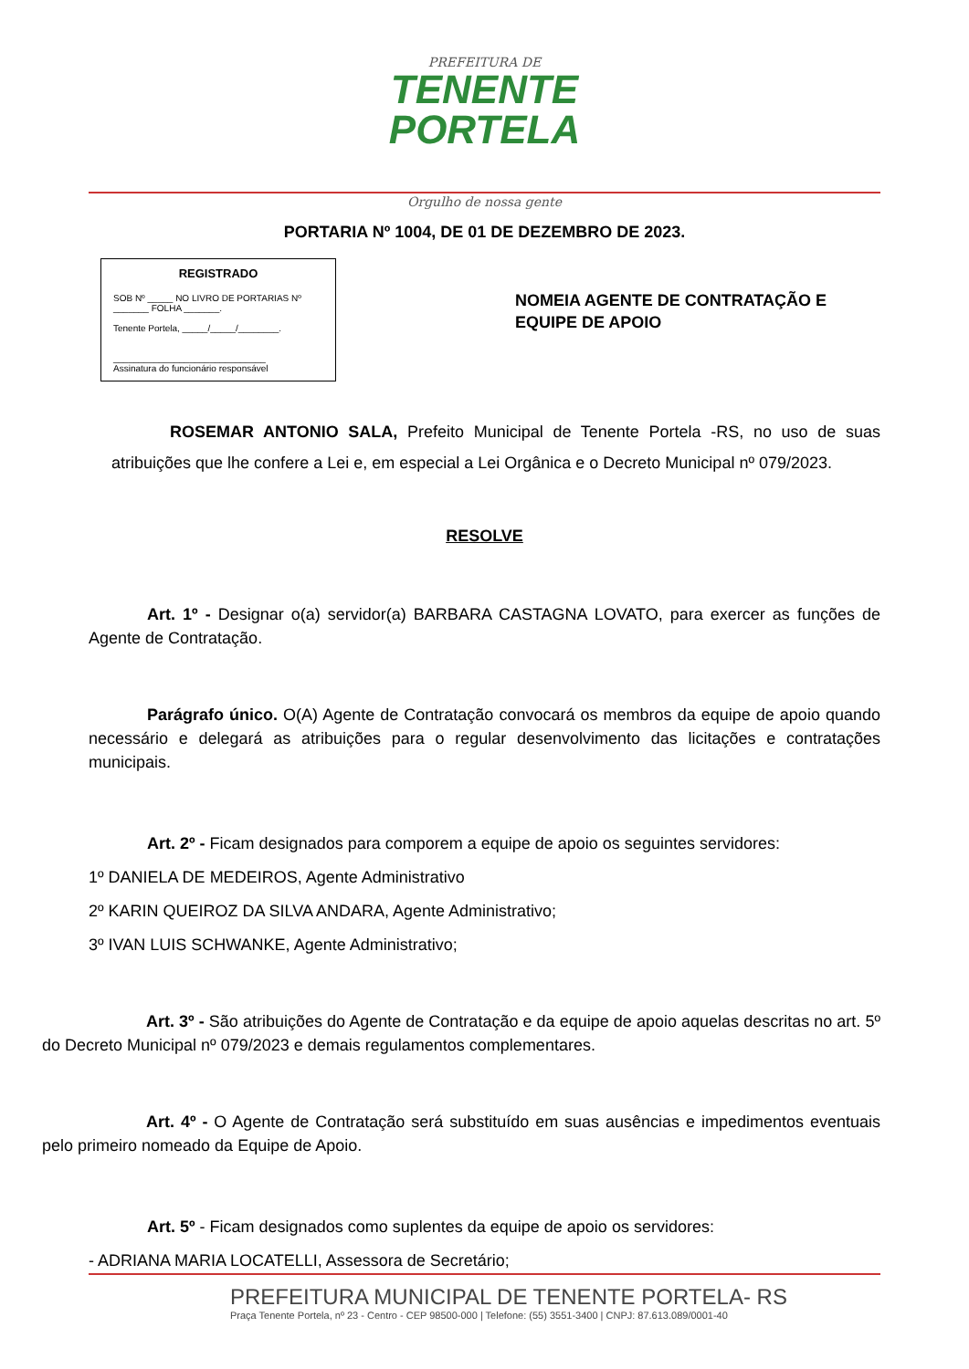PREFEITURA DE
TENENTE
PORTELA
Orgulho de nossa gente
PORTARIA Nº 1004, DE 01 DE DEZEMBRO DE 2023.
REGISTRADO
SOB Nº _____ NO LIVRO DE PORTARIAS Nº _______ FOLHA _______.
Tenente Portela, _____/_____/________.
______________________________
Assinatura do funcionário responsável
NOMEIA AGENTE DE CONTRATAÇÃO E EQUIPE DE APOIO
ROSEMAR ANTONIO SALA, Prefeito Municipal de Tenente Portela -RS, no uso de suas atribuições que lhe confere a Lei e, em especial a Lei Orgânica e o Decreto Municipal nº 079/2023.
RESOLVE
Art. 1º - Designar o(a) servidor(a) BARBARA CASTAGNA LOVATO, para exercer as funções de Agente de Contratação.
Parágrafo único. O(A) Agente de Contratação convocará os membros da equipe de apoio quando necessário e delegará as atribuições para o regular desenvolvimento das licitações e contratações municipais.
Art. 2º - Ficam designados para comporem a equipe de apoio os seguintes servidores:
1º DANIELA DE MEDEIROS, Agente Administrativo
2º KARIN QUEIROZ DA SILVA ANDARA, Agente Administrativo;
3º IVAN LUIS SCHWANKE, Agente Administrativo;
Art. 3º - São atribuições do Agente de Contratação e da equipe de apoio aquelas descritas no art. 5º do Decreto Municipal nº 079/2023 e demais regulamentos complementares.
Art. 4º - O Agente de Contratação será substituído em suas ausências e impedimentos eventuais pelo primeiro nomeado da Equipe de Apoio.
Art. 5º - Ficam designados como suplentes da equipe de apoio os servidores:
- ADRIANA MARIA LOCATELLI, Assessora de Secretário;
PREFEITURA MUNICIPAL DE TENENTE PORTELA- RS
Praça Tenente Portela, nº 23 - Centro - CEP 98500-000 | Telefone: (55) 3551-3400 | CNPJ: 87.613.089/0001-40